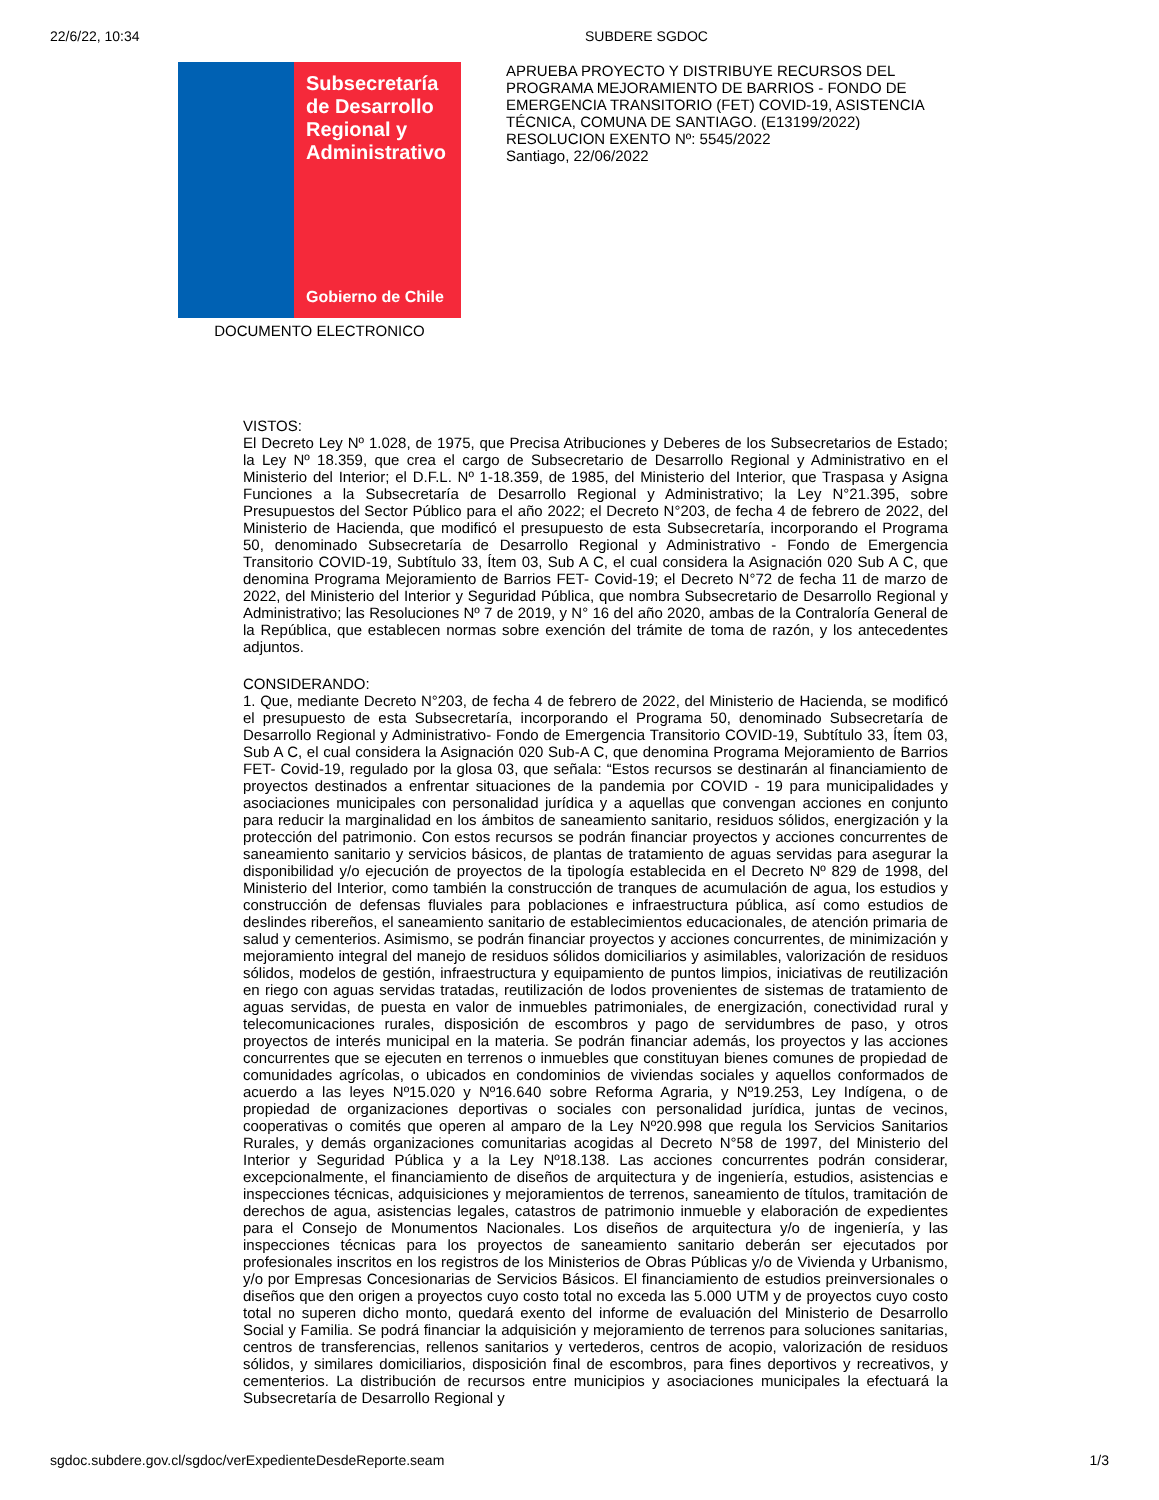22/6/22, 10:34 SUBDERE SGDOC
Subsecretaría de Desarrollo Regional y Administrativo
Gobierno de Chile
DOCUMENTO ELECTRONICO
APRUEBA PROYECTO Y DISTRIBUYE RECURSOS DEL PROGRAMA MEJORAMIENTO DE BARRIOS - FONDO DE EMERGENCIA TRANSITORIO (FET) COVID-19, ASISTENCIA TÉCNICA, COMUNA DE SANTIAGO. (E13199/2022)
RESOLUCION EXENTO Nº: 5545/2022
Santiago, 22/06/2022
VISTOS:
El Decreto Ley Nº 1.028, de 1975, que Precisa Atribuciones y Deberes de los Subsecretarios de Estado; la Ley Nº 18.359, que crea el cargo de Subsecretario de Desarrollo Regional y Administrativo en el Ministerio del Interior; el D.F.L. Nº 1-18.359, de 1985, del Ministerio del Interior, que Traspasa y Asigna Funciones a la Subsecretaría de Desarrollo Regional y Administrativo; la Ley N°21.395, sobre Presupuestos del Sector Público para el año 2022; el Decreto N°203, de fecha 4 de febrero de 2022, del Ministerio de Hacienda, que modificó el presupuesto de esta Subsecretaría, incorporando el Programa 50, denominado Subsecretaría de Desarrollo Regional y Administrativo - Fondo de Emergencia Transitorio COVID-19, Subtítulo 33, Ítem 03, Sub A C, el cual considera la Asignación 020 Sub A C, que denomina Programa Mejoramiento de Barrios FET- Covid-19; el Decreto N°72 de fecha 11 de marzo de 2022, del Ministerio del Interior y Seguridad Pública, que nombra Subsecretario de Desarrollo Regional y Administrativo; las Resoluciones Nº 7 de 2019, y N° 16 del año 2020, ambas de la Contraloría General de la República, que establecen normas sobre exención del trámite de toma de razón, y los antecedentes adjuntos.
CONSIDERANDO:
1. Que, mediante Decreto N°203, de fecha 4 de febrero de 2022, del Ministerio de Hacienda, se modificó el presupuesto de esta Subsecretaría, incorporando el Programa 50, denominado Subsecretaría de Desarrollo Regional y Administrativo- Fondo de Emergencia Transitorio COVID-19, Subtítulo 33, Ítem 03, Sub A C, el cual considera la Asignación 020 Sub-A C, que denomina Programa Mejoramiento de Barrios FET- Covid-19, regulado por la glosa 03, que señala: “Estos recursos se destinarán al financiamiento de proyectos destinados a enfrentar situaciones de la pandemia por COVID - 19 para municipalidades y asociaciones municipales con personalidad jurídica y a aquellas que convengan acciones en conjunto para reducir la marginalidad en los ámbitos de saneamiento sanitario, residuos sólidos, energización y la protección del patrimonio. Con estos recursos se podrán financiar proyectos y acciones concurrentes de saneamiento sanitario y servicios básicos, de plantas de tratamiento de aguas servidas para asegurar la disponibilidad y/o ejecución de proyectos de la tipología establecida en el Decreto Nº 829 de 1998, del Ministerio del Interior, como también la construcción de tranques de acumulación de agua, los estudios y construcción de defensas fluviales para poblaciones e infraestructura pública, así como estudios de deslindes ribereños, el saneamiento sanitario de establecimientos educacionales, de atención primaria de salud y cementerios. Asimismo, se podrán financiar proyectos y acciones concurrentes, de minimización y mejoramiento integral del manejo de residuos sólidos domiciliarios y asimilables, valorización de residuos sólidos, modelos de gestión, infraestructura y equipamiento de puntos limpios, iniciativas de reutilización en riego con aguas servidas tratadas, reutilización de lodos provenientes de sistemas de tratamiento de aguas servidas, de puesta en valor de inmuebles patrimoniales, de energización, conectividad rural y telecomunicaciones rurales, disposición de escombros y pago de servidumbres de paso, y otros proyectos de interés municipal en la materia. Se podrán financiar además, los proyectos y las acciones concurrentes que se ejecuten en terrenos o inmuebles que constituyan bienes comunes de propiedad de comunidades agrícolas, o ubicados en condominios de viviendas sociales y aquellos conformados de acuerdo a las leyes Nº15.020 y Nº16.640 sobre Reforma Agraria, y Nº19.253, Ley Indígena, o de propiedad de organizaciones deportivas o sociales con personalidad jurídica, juntas de vecinos, cooperativas o comités que operen al amparo de la Ley Nº20.998 que regula los Servicios Sanitarios Rurales, y demás organizaciones comunitarias acogidas al Decreto N°58 de 1997, del Ministerio del Interior y Seguridad Pública y a la Ley Nº18.138. Las acciones concurrentes podrán considerar, excepcionalmente, el financiamiento de diseños de arquitectura y de ingeniería, estudios, asistencias e inspecciones técnicas, adquisiciones y mejoramientos de terrenos, saneamiento de títulos, tramitación de derechos de agua, asistencias legales, catastros de patrimonio inmueble y elaboración de expedientes para el Consejo de Monumentos Nacionales. Los diseños de arquitectura y/o de ingeniería, y las inspecciones técnicas para los proyectos de saneamiento sanitario deberán ser ejecutados por profesionales inscritos en los registros de los Ministerios de Obras Públicas y/o de Vivienda y Urbanismo, y/o por Empresas Concesionarias de Servicios Básicos. El financiamiento de estudios preinversionales o diseños que den origen a proyectos cuyo costo total no exceda las 5.000 UTM y de proyectos cuyo costo total no superen dicho monto, quedará exento del informe de evaluación del Ministerio de Desarrollo Social y Familia. Se podrá financiar la adquisición y mejoramiento de terrenos para soluciones sanitarias, centros de transferencias, rellenos sanitarios y vertederos, centros de acopio, valorización de residuos sólidos, y similares domiciliarios, disposición final de escombros, para fines deportivos y recreativos, y cementerios. La distribución de recursos entre municipios y asociaciones municipales la efectuará la Subsecretaría de Desarrollo Regional y
sgdoc.subdere.gov.cl/sgdoc/verExpedienteDesdeReporte.seam
1/3